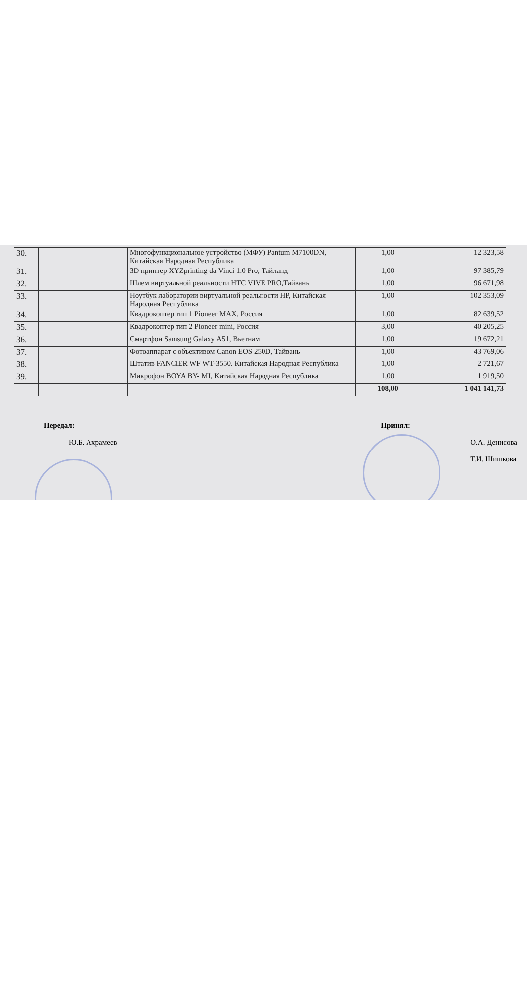| 30. | | Многофункциональное устройство (МФУ) Pantum M7100DN, Китайская Народная Республика | 1,00 | 12 323,58 |
| 31. | | 3D принтер XYZprinting da Vinci 1.0 Pro, Тайланд | 1,00 | 97 385,79 |
| 32. | | Шлем виртуальной реальности HTC VIVE PRO,Тайвань | 1,00 | 96 671,98 |
| 33. | | Ноутбук лаборатории виртуальной реальности HP, Китайская Народная Республика | 1,00 | 102 353,09 |
| 34. | | Квадрокоптер тип 1 Pioneer MAX, Россия | 1,00 | 82 639,52 |
| 35. | | Квадрокоптер тип 2 Pioneer mini, Россия | 3,00 | 40 205,25 |
| 36. | | Смартфон Samsung Galaxy A51, Вьетнам | 1,00 | 19 672,21 |
| 37. | | Фотоаппарат с объективом Canon EOS 250D, Тайвань | 1,00 | 43 769,06 |
| 38. | | Штатив FANCIER WF WT-3550. Китайская Народная Республика | 1,00 | 2 721,67 |
| 39. | | Микрофон BOYA BY- MI, Китайская Народная Республика | 1,00 | 1 919,50 |
| | | | 108,00 | 1 041 141,73 |
Передал:
Ю.Б. Ахрамеев
Принял:
О.А. Денисова
Т.И. Шишкова